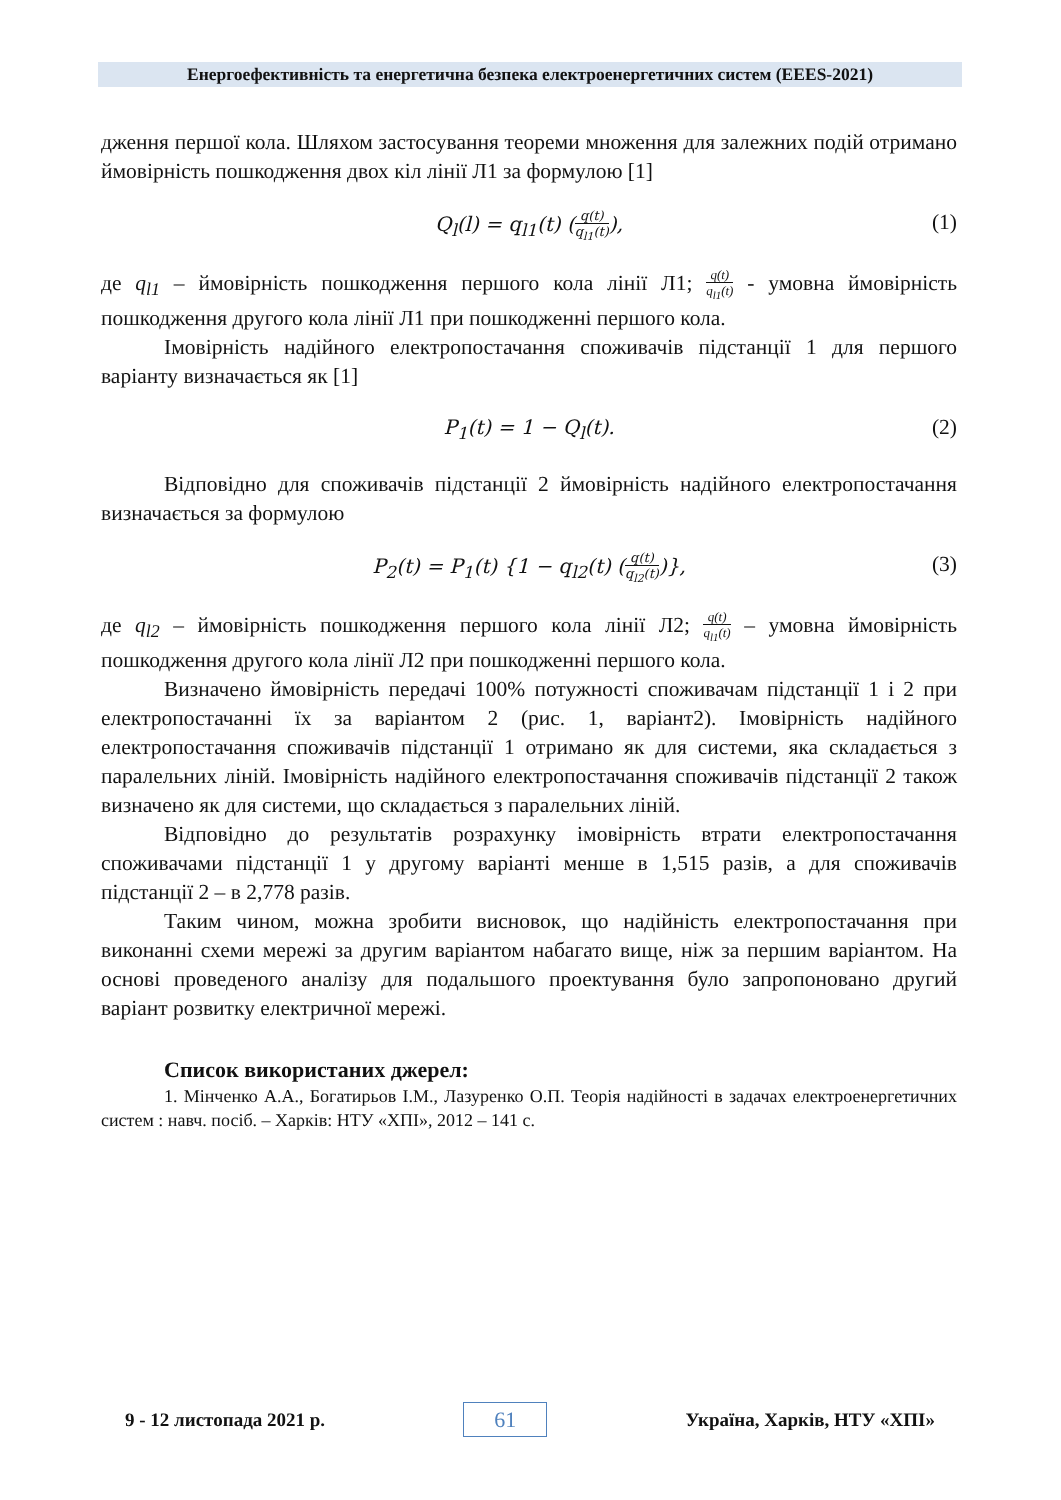Енергоефективність та енергетична безпека електроенергетичних систем (EEES-2021)
дження першої кола. Шляхом застосування теореми множення для залежних подій отримано ймовірність пошкодження двох кіл лінії Л1 за формулою [1]
Q<sub>l</sub>(l) = q<sub>l1</sub>(t) (q(t) q<sub>l1</sub>(t)), (1)
де q<sub>l1</sub> – ймовірність пошкодження першого кола лінії Л1; q(t) q<sub>l1</sub>(t) - умовна ймовірність пошкодження другого кола лінії Л1 при пошкодженні першого кола.
Імовірність надійного електропостачання споживачів підстанції 1 для першого варіанту визначається як [1]
P<sub>1</sub>(t) = 1 − Q<sub>l</sub>(t). (2)
Відповідно для споживачів підстанції 2 ймовірність надійного електропостачання визначається за формулою
P<sub>2</sub>(t) = P<sub>1</sub>(t) {1 − q<sub>l2</sub>(t) (q(t) q<sub>l2</sub>(t))}, (3)
де q<sub>l2</sub> – ймовірність пошкодження першого кола лінії Л2; q(t) q<sub>l1</sub>(t) – умовна ймовірність пошкодження другого кола лінії Л2 при пошкодженні першого кола.
Визначено ймовірність передачі 100% потужності споживачам підстанції 1 і 2 при електропостачанні їх за варіантом 2 (рис. 1, варіант2). Імовірність надійного електропостачання споживачів підстанції 1 отримано як для системи, яка складається з паралельних ліній. Імовірність надійного електропостачання споживачів підстанції 2 також визначено як для системи, що складається з паралельних ліній.
Відповідно до результатів розрахунку імовірність втрати електропостачання споживачами підстанції 1 у другому варіанті менше в 1,515 разів, а для споживачів підстанції 2 – в 2,778 разів.
Таким чином, можна зробити висновок, що надійність електропостачання при виконанні схеми мережі за другим варіантом набагато вище, ніж за першим варіантом. На основі проведеного аналізу для подальшого проектування було запропоновано другий варіант розвитку електричної мережі.
Список використаних джерел:
1. Мінченко А.А., Богатирьов І.М., Лазуренко О.П. Теорія надійності в задачах електроенергетичних систем : навч. посіб. – Харків: НТУ «ХПІ», 2012 – 141 с.
9 - 12 листопада 2021 р. 61 Україна, Харків, НТУ «ХПІ»